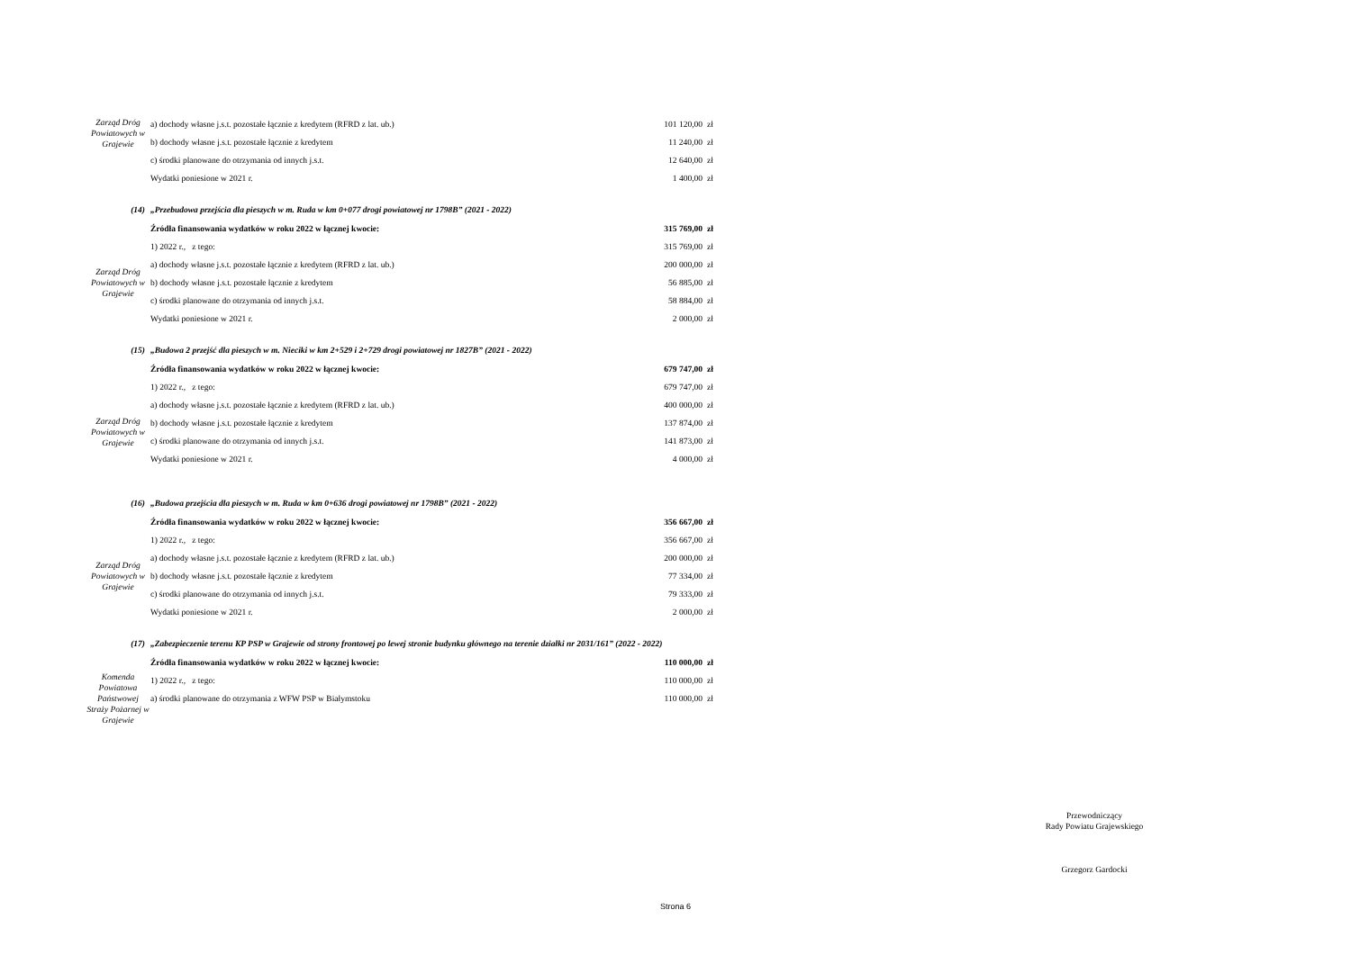| Zarząd Dróg Powiatowych w Grajewie | a) dochody własne j.s.t. pozostałe łącznie z kredytem (RFRD z lat. ub.) | 101 120,00 | zł |
| | b) dochody własne j.s.t. pozostałe łącznie z kredytem | 11 240,00 | zł |
| | c) środki planowane do otrzymania od innych j.s.t. | 12 640,00 | zł |
| | Wydatki poniesione w 2021 r. | 1 400,00 | zł |
| (14) | „Przebudowa przejścia dla pieszych w m. Ruda w km 0+077 drogi powiatowej nr 1798B” (2021 - 2022) | | |
| | Źródła finansowania wydatków w roku 2022 w łącznej kwocie: | 315 769,00 | zł |
| | 1) 2022 r., z tego: | 315 769,00 | zł |
| Zarząd Dróg Powiatowych w Grajewie | a) dochody własne j.s.t. pozostałe łącznie z kredytem (RFRD z lat. ub.) | 200 000,00 | zł |
| | b) dochody własne j.s.t. pozostałe łącznie z kredytem | 56 885,00 | zł |
| | c) środki planowane do otrzymania od innych j.s.t. | 58 884,00 | zł |
| | Wydatki poniesione w 2021 r. | 2 000,00 | zł |
| (15) | „Budowa 2 przejść dla pieszych w m. Nieciki w km 2+529 i 2+729 drogi powiatowej nr 1827B” (2021 - 2022) | | |
| | Źródła finansowania wydatków w roku 2022 w łącznej kwocie: | 679 747,00 | zł |
| | 1) 2022 r., z tego: | 679 747,00 | zł |
| | a) dochody własne j.s.t. pozostałe łącznie z kredytem (RFRD z lat. ub.) | 400 000,00 | zł |
| Zarząd Dróg Powiatowych w Grajewie | b) dochody własne j.s.t. pozostałe łącznie z kredytem | 137 874,00 | zł |
| | c) środki planowane do otrzymania od innych j.s.t. | 141 873,00 | zł |
| | Wydatki poniesione w 2021 r. | 4 000,00 | zł |
| (16) | „Budowa przejścia dla pieszych w m. Ruda w km 0+636 drogi powiatowej nr 1798B” (2021 - 2022) | | |
| | Źródła finansowania wydatków w roku 2022 w łącznej kwocie: | 356 667,00 | zł |
| | 1) 2022 r., z tego: | 356 667,00 | zł |
| Zarząd Dróg Powiatowych w Grajewie | a) dochody własne j.s.t. pozostałe łącznie z kredytem (RFRD z lat. ub.) | 200 000,00 | zł |
| | b) dochody własne j.s.t. pozostałe łącznie z kredytem | 77 334,00 | zł |
| | c) środki planowane do otrzymania od innych j.s.t. | 79 333,00 | zł |
| | Wydatki poniesione w 2021 r. | 2 000,00 | zł |
| (17) | „Zabezpieczenie terenu KP PSP w Grajewie od strony frontowej po lewej stronie budynku głównego na terenie działki nr 2031/161” (2022 - 2022) | | |
| | Źródła finansowania wydatków w roku 2022 w łącznej kwocie: | 110 000,00 | zł |
| Komenda Powiatowa Państwowej Straży Pożarnej w Grajewie | 1) 2022 r., z tego: | 110 000,00 | zł |
| | a) środki planowane do otrzymania z WFW PSP w Białymstoku | 110 000,00 | zł |
Przewodniczący
Rady Powiatu Grajewskiego
Grzegorz Gardocki
Strona 6